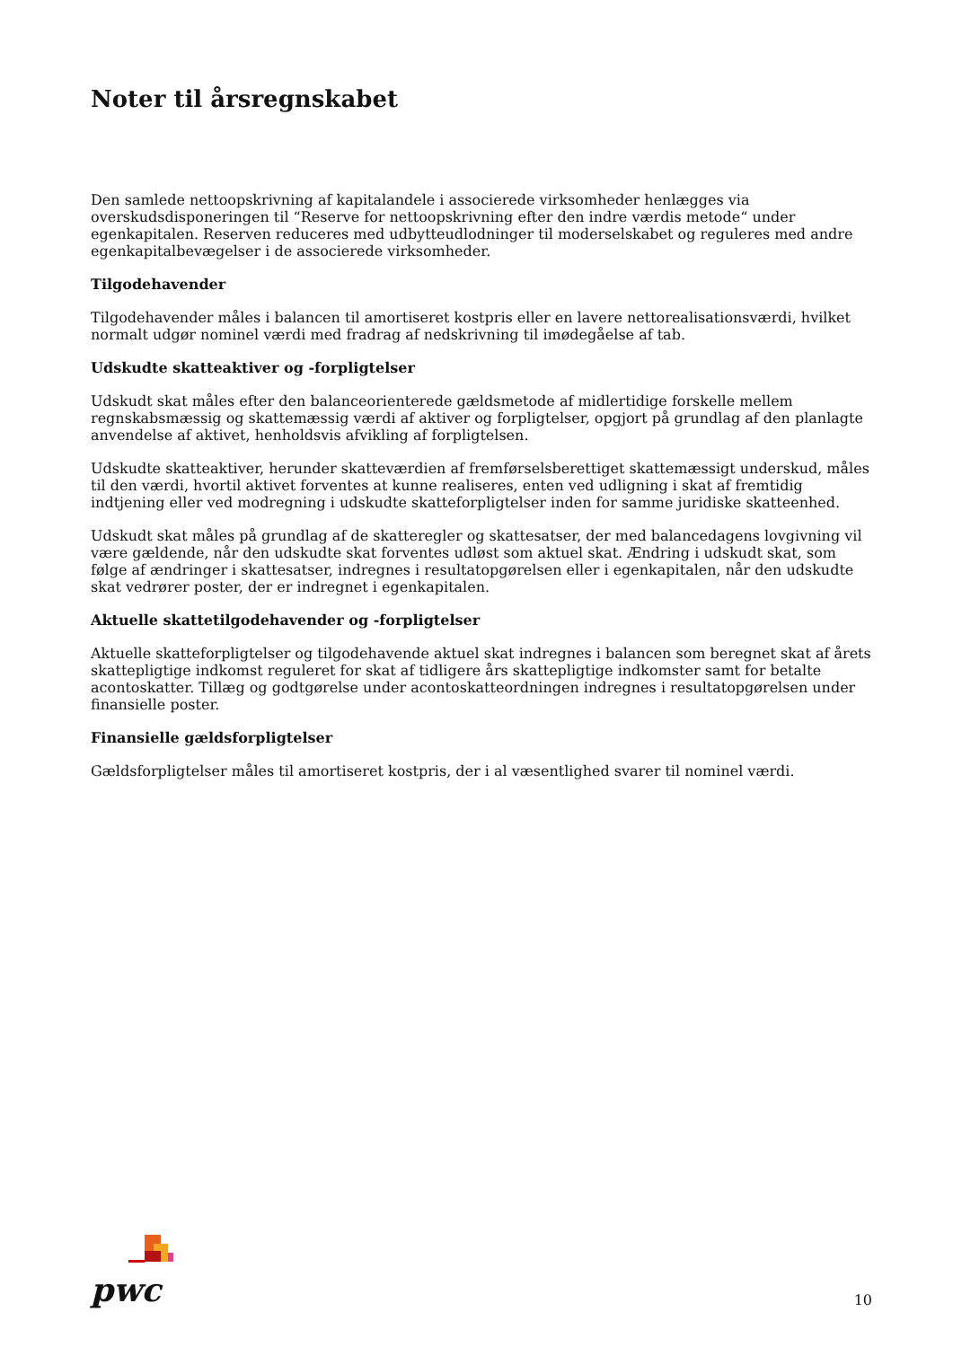Noter til årsregnskabet
Den samlede nettoopskrivning af kapitalandele i associerede virksomheder henlægges via overskudsdisponeringen til “Reserve for nettoopskrivning efter den indre værdis metode“ under egenkapitalen. Reserven reduceres med udbytteudlodninger til moderselskabet og reguleres med andre egenkapitalbevægelser i de associerede virksomheder.
Tilgodehavender
Tilgodehavender måles i balancen til amortiseret kostpris eller en lavere nettorealisationsværdi, hvilket normalt udgør nominel værdi med fradrag af nedskrivning til imødegåelse af tab.
Udskudte skatteaktiver og -forpligtelser
Udskudt skat måles efter den balanceorienterede gældsmetode af midlertidige forskelle mellem regnskabs­mæssig og skattemæssig værdi af aktiver og forpligtelser, opgjort på grundlag af den planlagte anvendelse af aktivet, henholdsvis afvikling af forpligtelsen.
Udskudte skatteaktiver, herunder skatteværdien af fremførselsberettiget skattemæssigt underskud, måles til den værdi, hvortil aktivet forventes at kunne realiseres, enten ved udligning i skat af fremtidig indtjening eller ved modregning i udskudte skatteforpligtelser inden for samme juridiske skatteenhed.
Udskudt skat måles på grundlag af de skatteregler og skattesatser, der med balancedagens lovgivning vil være gældende, når den udskudte skat forventes udløst som aktuel skat. Ændring i udskudt skat, som følge af ændringer i skattesatser, indregnes i resultatopgørelsen eller i egenkapitalen, når den udskudte skat vedrører poster, der er indregnet i egenkapitalen.
Aktuelle skattetilgodehavender og -forpligtelser
Aktuelle skatteforpligtelser og tilgodehavende aktuel skat indregnes i balancen som beregnet skat af årets skattepligtige indkomst reguleret for skat af tidligere års skattepligtige indkomster samt for betalte acontoskatter. Tillæg og godtgørelse under acontoskatteordningen indregnes i resultatopgørelsen under finansielle poster.
Finansielle gældsforpligtelser
Gældsforpligtelser måles til amortiseret kostpris, der i al væsentlighed svarer til nominel værdi.
pwc
10